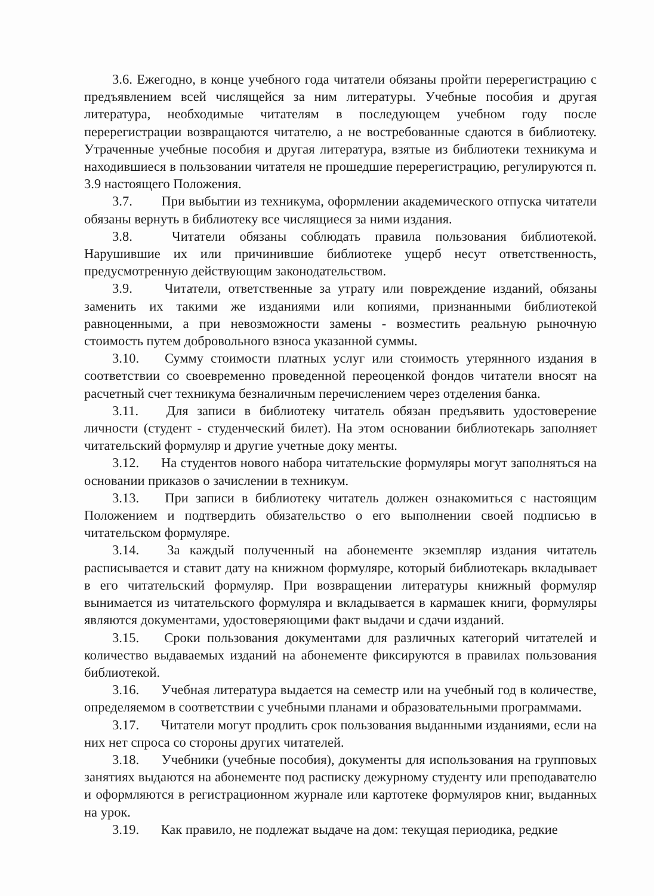3.6. Ежегодно, в конце учебного года читатели обязаны пройти перерегистрацию с предъявлением всей числящейся за ним литературы. Учебные пособия и другая литература, необходимые читателям в последующем учебном году после перерегистрации возвращаются читателю, а не востребованные сдаются в библиотеку. Утраченные учебные пособия и другая литература, взятые из библиотеки техникума и находившиеся в пользовании читателя не прошедшие перерегистрацию, регулируются п. 3.9 настоящего Положения.
3.7. При выбытии из техникума, оформлении академического отпуска читатели обязаны вернуть в библиотеку все числящиеся за ними издания.
3.8. Читатели обязаны соблюдать правила пользования библиотекой. Нарушившие их или причинившие библиотеке ущерб несут ответственность, предусмотренную действующим законодательством.
3.9. Читатели, ответственные за утрату или повреждение изданий, обязаны заменить их такими же изданиями или копиями, признанными библиотекой равноценными, а при невозможности замены - возместить реальную рыночную стоимость путем добровольного взноса указанной суммы.
3.10. Сумму стоимости платных услуг или стоимость утерянного издания в соответствии со своевременно проведенной переоценкой фондов читатели вносят на расчетный счет техникума безналичным перечислением через отделения банка.
3.11. Для записи в библиотеку читатель обязан предъявить удостоверение личности (студент - студенческий билет). На этом основании библиотекарь заполняет читательский формуляр и другие учетные доку менты.
3.12. На студентов нового набора читательские формуляры могут заполняться на основании приказов о зачислении в техникум.
3.13. При записи в библиотеку читатель должен ознакомиться с настоящим Положением и подтвердить обязательство о его выполнении своей подписью в читательском формуляре.
3.14. За каждый полученный на абонементе экземпляр издания читатель расписывается и ставит дату на книжном формуляре, который библиотекарь вкладывает в его читательский формуляр. При возвращении литературы книжный формуляр вынимается из читательского формуляра и вкладывается в кармашек книги, формуляры являются документами, удостоверяющими факт выдачи и сдачи изданий.
3.15. Сроки пользования документами для различных категорий читателей и количество выдаваемых изданий на абонементе фиксируются в правилах пользования библиотекой.
3.16. Учебная литература выдается на семестр или на учебный год в количестве, определяемом в соответствии с учебными планами и образовательными программами.
3.17. Читатели могут продлить срок пользования выданными изданиями, если на них нет спроса со стороны других читателей.
3.18. Учебники (учебные пособия), документы для использования на групповых занятиях выдаются на абонементе под расписку дежурному студенту или преподавателю и оформляются в регистрационном журнале или картотеке формуляров книг, выданных на урок.
3.19. Как правило, не подлежат выдаче на дом: текущая периодика, редкие